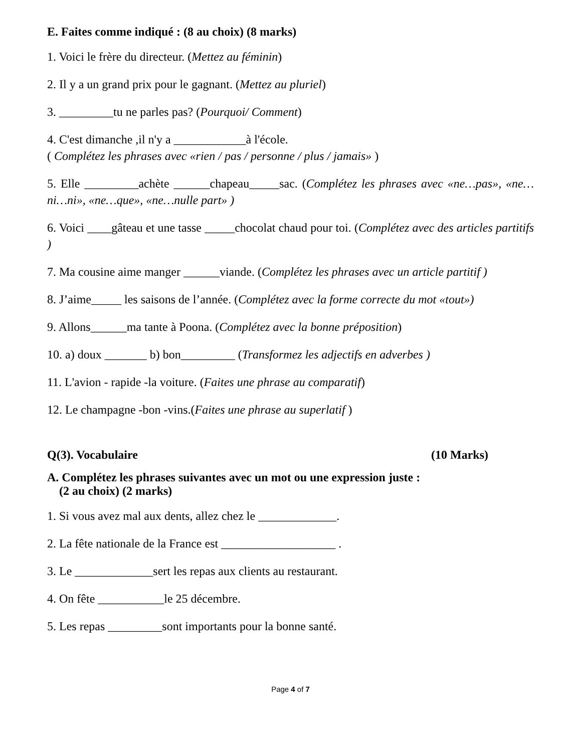E. Faites comme indiqué : (8 au choix) (8 marks)
1. Voici le frère du directeur. (Mettez au féminin)
2. Il y a un grand prix pour le gagnant. (Mettez au pluriel)
3. _________tu ne parles pas? (Pourquoi/ Comment)
4. C'est dimanche ,il n'y a ____________à l'école.
( Complétez les phrases avec «rien / pas / personne / plus / jamais» )
5. Elle _________achète ______chapeau_____sac. (Complétez les phrases avec «ne…pas», «ne…ni…ni», «ne…que», «ne…nulle part» )
6. Voici ____gâteau et une tasse _____chocolat chaud pour toi. (Complétez avec des articles partitifs )
7. Ma cousine aime manger ______viande. (Complétez les phrases avec un article partitif )
8. J’aime_____ les saisons de l’année. (Complétez avec la forme correcte du mot «tout»)
9. Allons______ma tante à Poona. (Complétez avec la bonne préposition)
10. a) doux _______ b) bon_________ (Transformez les adjectifs en adverbes )
11. L'avion - rapide -la voiture. (Faites une phrase au comparatif)
12. Le champagne -bon -vins.(Faites une phrase au superlatif )
Q(3). Vocabulaire (10 Marks)
A. Complétez les phrases suivantes avec un mot ou une expression juste :
(2 au choix) (2 marks)
1. Si vous avez mal aux dents, allez chez le _____________.
2. La fête nationale de la France est ___________________ .
3. Le _____________sert les repas aux clients au restaurant.
4. On fête ___________le 25 décembre.
5. Les repas _________sont importants pour la bonne santé.
Page 4 of 7